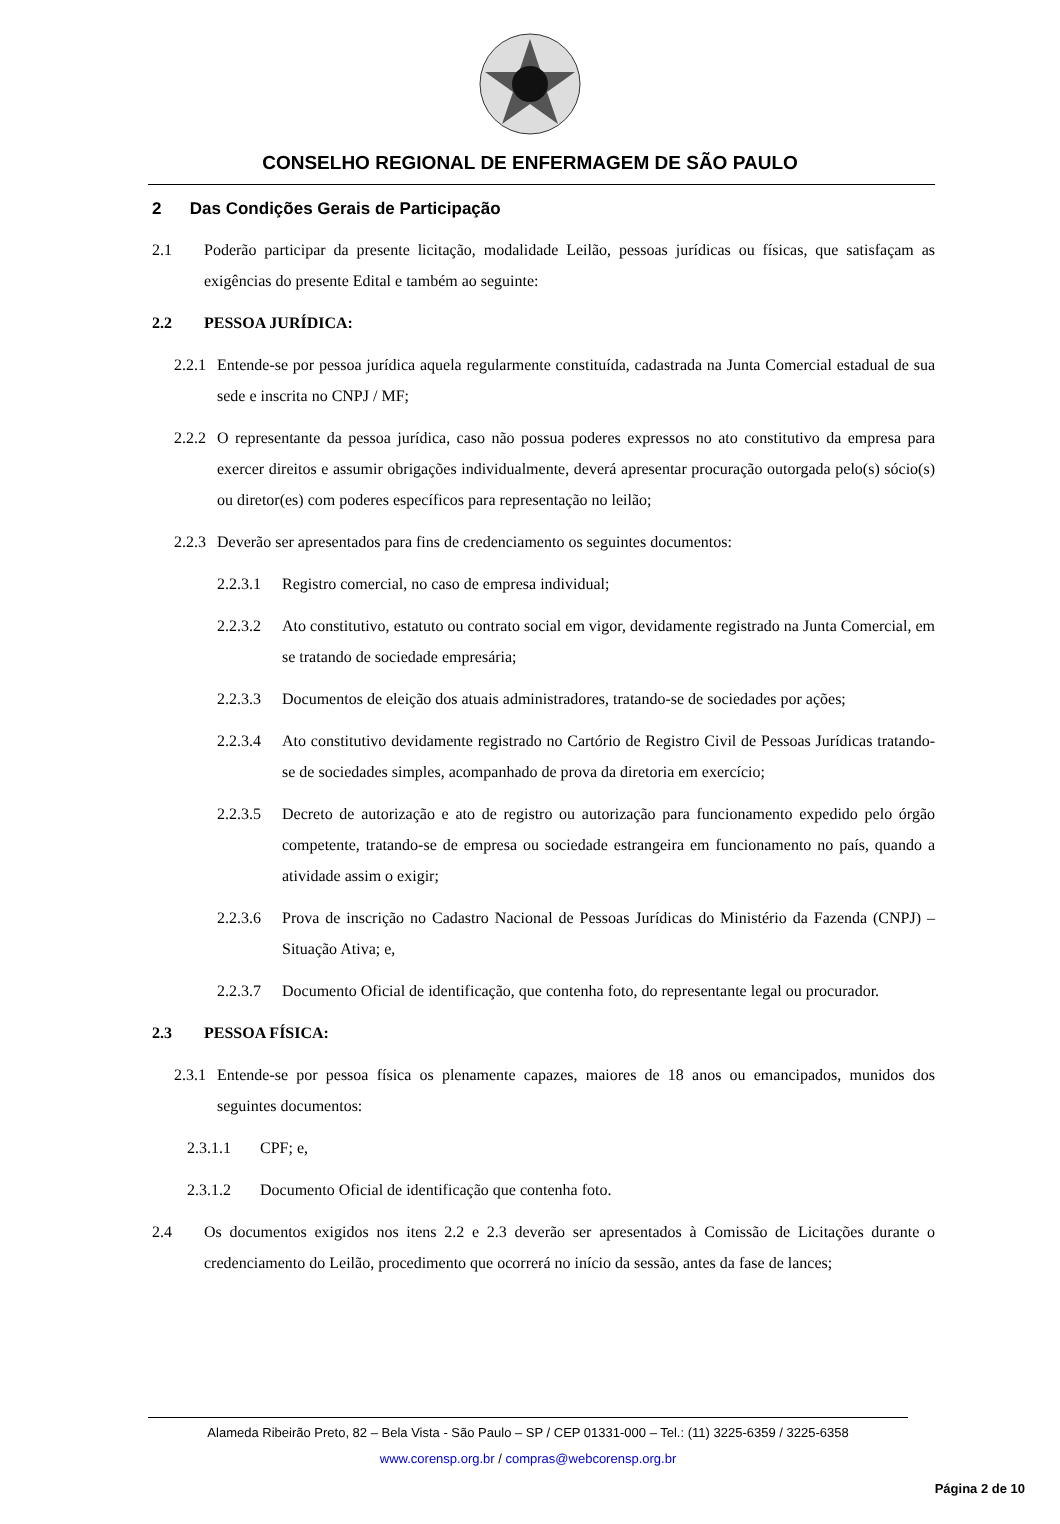CONSELHO REGIONAL DE ENFERMAGEM DE SÃO PAULO
2 Das Condições Gerais de Participação
2.1 Poderão participar da presente licitação, modalidade Leilão, pessoas jurídicas ou físicas, que satisfaçam as exigências do presente Edital e também ao seguinte:
2.2 PESSOA JURÍDICA:
2.2.1 Entende-se por pessoa jurídica aquela regularmente constituída, cadastrada na Junta Comercial estadual de sua sede e inscrita no CNPJ / MF;
2.2.2 O representante da pessoa jurídica, caso não possua poderes expressos no ato constitutivo da empresa para exercer direitos e assumir obrigações individualmente, deverá apresentar procuração outorgada pelo(s) sócio(s) ou diretor(es) com poderes específicos para representação no leilão;
2.2.3 Deverão ser apresentados para fins de credenciamento os seguintes documentos:
2.2.3.1 Registro comercial, no caso de empresa individual;
2.2.3.2 Ato constitutivo, estatuto ou contrato social em vigor, devidamente registrado na Junta Comercial, em se tratando de sociedade empresária;
2.2.3.3 Documentos de eleição dos atuais administradores, tratando-se de sociedades por ações;
2.2.3.4 Ato constitutivo devidamente registrado no Cartório de Registro Civil de Pessoas Jurídicas tratando-se de sociedades simples, acompanhado de prova da diretoria em exercício;
2.2.3.5 Decreto de autorização e ato de registro ou autorização para funcionamento expedido pelo órgão competente, tratando-se de empresa ou sociedade estrangeira em funcionamento no país, quando a atividade assim o exigir;
2.2.3.6 Prova de inscrição no Cadastro Nacional de Pessoas Jurídicas do Ministério da Fazenda (CNPJ) – Situação Ativa; e,
2.2.3.7 Documento Oficial de identificação, que contenha foto, do representante legal ou procurador.
2.3 PESSOA FÍSICA:
2.3.1 Entende-se por pessoa física os plenamente capazes, maiores de 18 anos ou emancipados, munidos dos seguintes documentos:
2.3.1.1 CPF; e,
2.3.1.2 Documento Oficial de identificação que contenha foto.
2.4 Os documentos exigidos nos itens 2.2 e 2.3 deverão ser apresentados à Comissão de Licitações durante o credenciamento do Leilão, procedimento que ocorrerá no início da sessão, antes da fase de lances;
Alameda Ribeirão Preto, 82 – Bela Vista - São Paulo – SP / CEP 01331-000 – Tel.: (11) 3225-6359 / 3225-6358
www.corensp.org.br / compras@webcorensp.org.br
Página 2 de 10